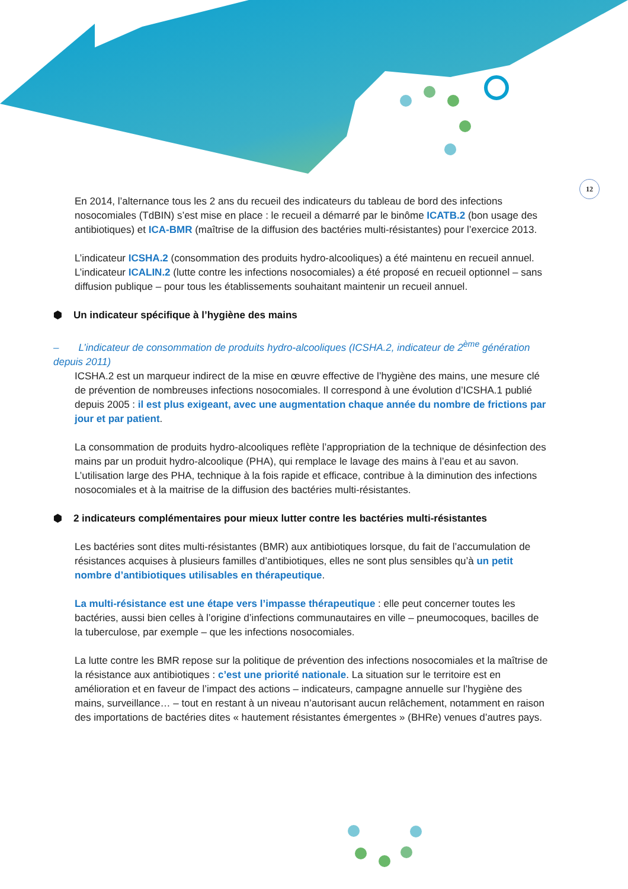12
En 2014, l’alternance tous les 2 ans du recueil des indicateurs du tableau de bord des infections nosocomiales (TdBIN) s’est mise en place : le recueil a démarré par le binôme ICATB.2 (bon usage des antibiotiques) et ICA-BMR (maîtrise de la diffusion des bactéries multi-résistantes) pour l’exercice 2013.
L’indicateur ICSHA.2 (consommation des produits hydro-alcooliques) a été maintenu en recueil annuel. L’indicateur ICALIN.2 (lutte contre les infections nosocomiales) a été proposé en recueil optionnel – sans diffusion publique – pour tous les établissements souhaitant maintenir un recueil annuel.
⬢ Un indicateur spécifique à l’hygiène des mains
– L’indicateur de consommation de produits hydro-alcooliques (ICSHA.2, indicateur de 2<sup>ème</sup> génération depuis 2011)
ICSHA.2 est un marqueur indirect de la mise en œuvre effective de l’hygiène des mains, une mesure clé de prévention de nombreuses infections nosocomiales. Il correspond à une évolution d’ICSHA.1 publié depuis 2005 : il est plus exigeant, avec une augmentation chaque année du nombre de frictions par jour et par patient.
La consommation de produits hydro-alcooliques reflète l’appropriation de la technique de désinfection des mains par un produit hydro-alcoolique (PHA), qui remplace le lavage des mains à l’eau et au savon. L’utilisation large des PHA, technique à la fois rapide et efficace, contribue à la diminution des infections nosocomiales et à la maitrise de la diffusion des bactéries multi-résistantes.
⬢ 2 indicateurs complémentaires pour mieux lutter contre les bactéries multi-résistantes
Les bactéries sont dites multi-résistantes (BMR) aux antibiotiques lorsque, du fait de l’accumulation de résistances acquises à plusieurs familles d’antibiotiques, elles ne sont plus sensibles qu’à un petit nombre d’antibiotiques utilisables en thérapeutique.
La multi-résistance est une étape vers l’impasse thérapeutique : elle peut concerner toutes les bactéries, aussi bien celles à l’origine d’infections communautaires en ville – pneumocoques, bacilles de la tuberculose, par exemple – que les infections nosocomiales.
La lutte contre les BMR repose sur la politique de prévention des infections nosocomiales et la maîtrise de la résistance aux antibiotiques : c’est une priorité nationale. La situation sur le territoire est en amélioration et en faveur de l’impact des actions – indicateurs, campagne annuelle sur l’hygiène des mains, surveillance… – tout en restant à un niveau n’autorisant aucun relâchement, notamment en raison des importations de bactéries dites « hautement résistantes émergentes » (BHRe) venues d’autres pays.